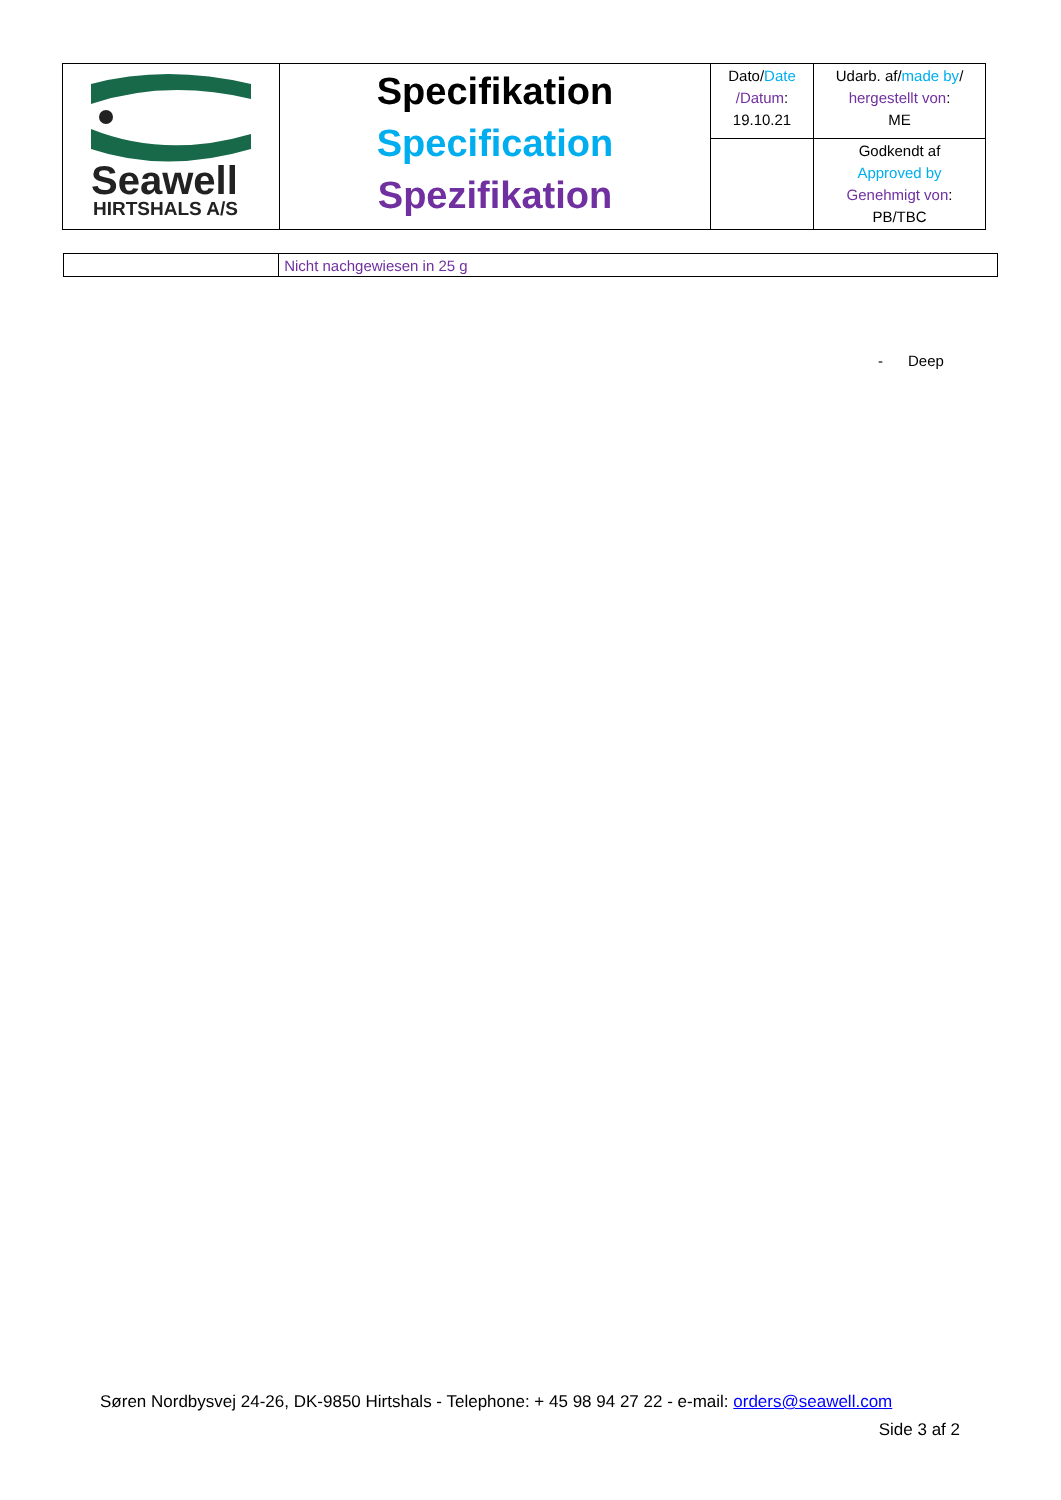| Seawell HIRTSHALS A/S | Specifikation Specification Spezifikation | Dato/ Date /Datum : 19.10.21 | Udarb. af/ made by / hergestellt von : ME |
| | | | Godkendt af Approved by Genehmigt von : PB/TBC |
| | Nicht nachgewiesen in 25 g |
- Deep
Søren Nordbysvej 24-26, DK-9850 Hirtshals - Telephone: + 45 98 94 27 22 - e-mail: orders@seawell.com
Side 3 af 2